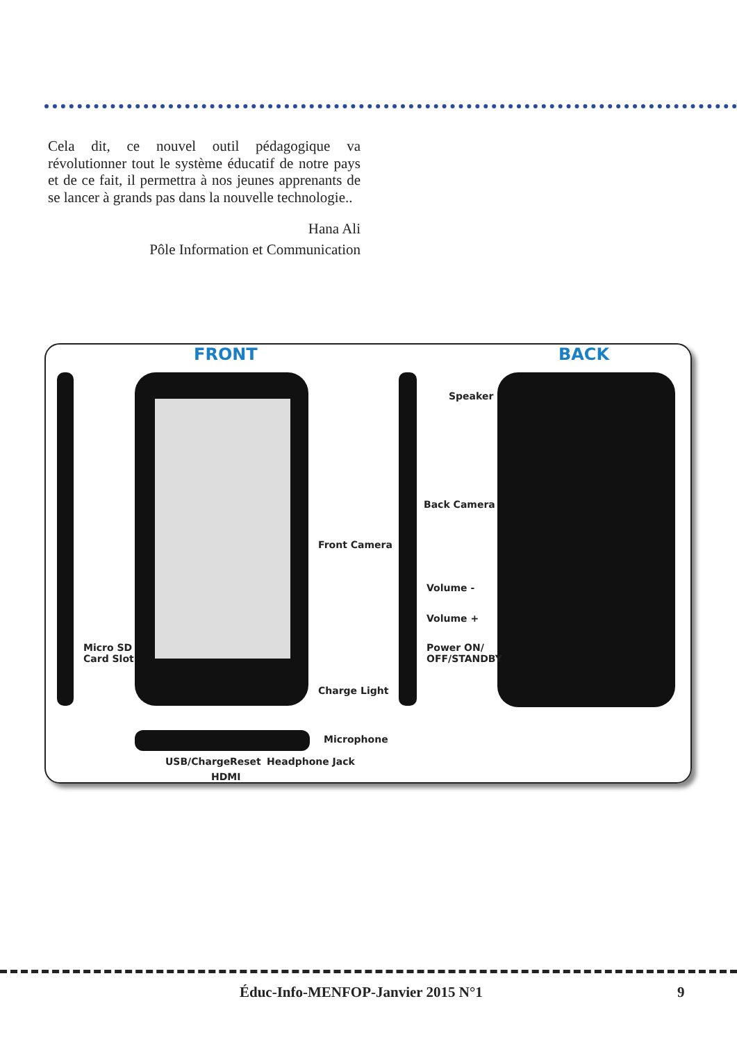Cela dit, ce nouvel outil pédagogique va révolutionner tout le système éducatif de notre pays et de ce fait, il permettra à nos jeunes apprenants de se lancer à grands pas dans la nouvelle technologie..
Hana Ali
Pôle Information et Communication
FRONT BACK
Micro SD
Card Slot
Front Camera
Charge Light
Speaker
Back Camera
Volume -
Volume +
Power ON/
OFF/STANDBY
Microphone
USB/Charge Reset Headphone Jack
HDMI
Éduc-Info-MENFOP-Janvier 2015 N°1 9